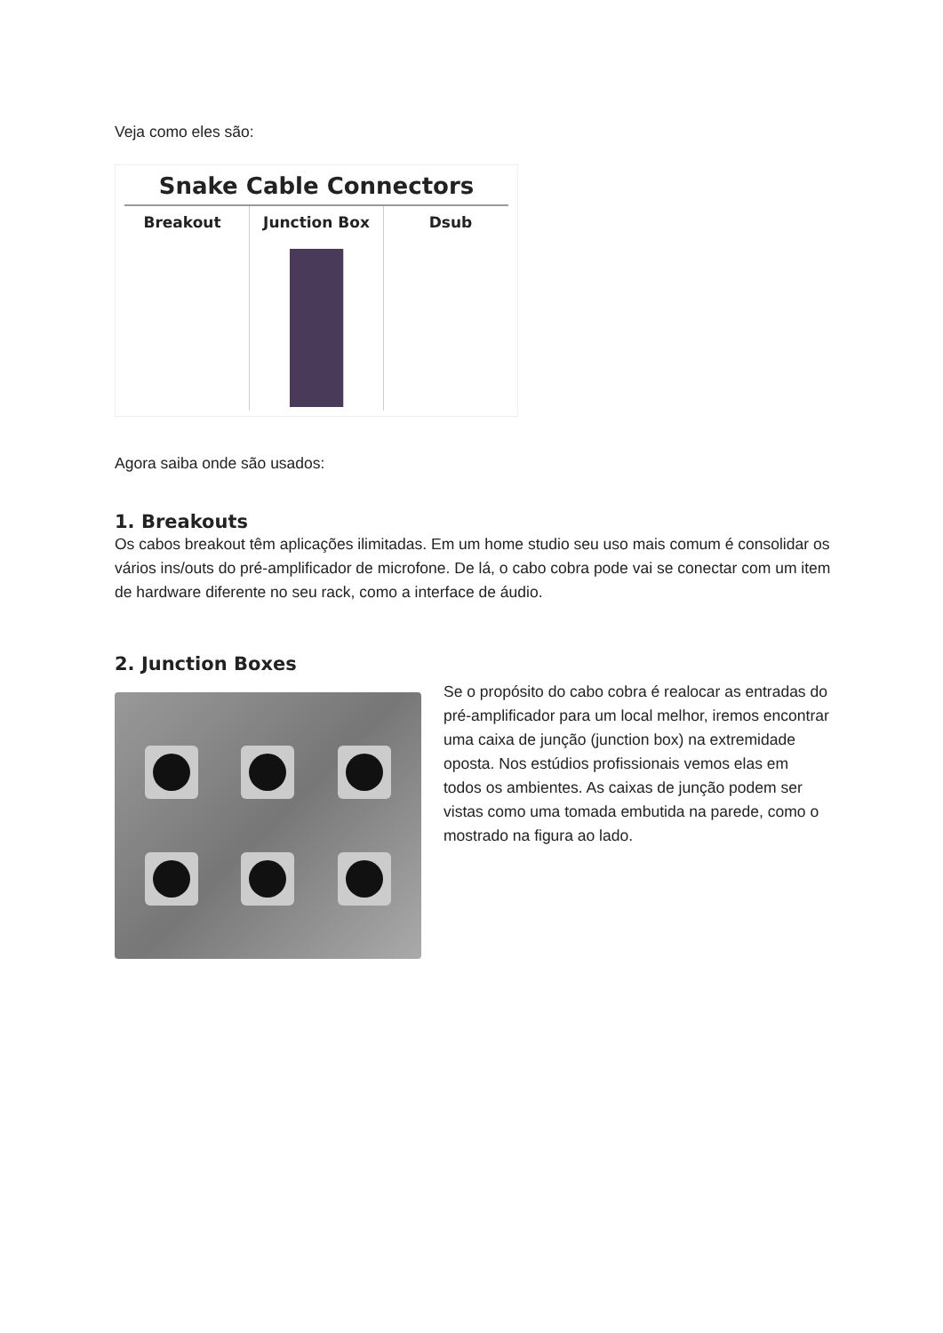Veja como eles são:
Snake Cable Connectors
Breakout Junction Box Dsub
Agora saiba onde são usados:
1. Breakouts
Os cabos breakout têm aplicações ilimitadas. Em um home studio seu uso mais comum é consolidar os vários ins/outs do pré-amplificador de microfone. De lá, o cabo cobra pode vai se conectar com um item de hardware diferente no seu rack, como a interface de áudio.
2. Junction Boxes
Se o propósito do cabo cobra é realocar as entradas do pré-amplificador para um local melhor, iremos encontrar uma caixa de junção (junction box) na extremidade oposta. Nos estúdios profissionais vemos elas em todos os ambientes. As caixas de junção podem ser vistas como uma tomada embutida na parede, como o mostrado na figura ao lado.